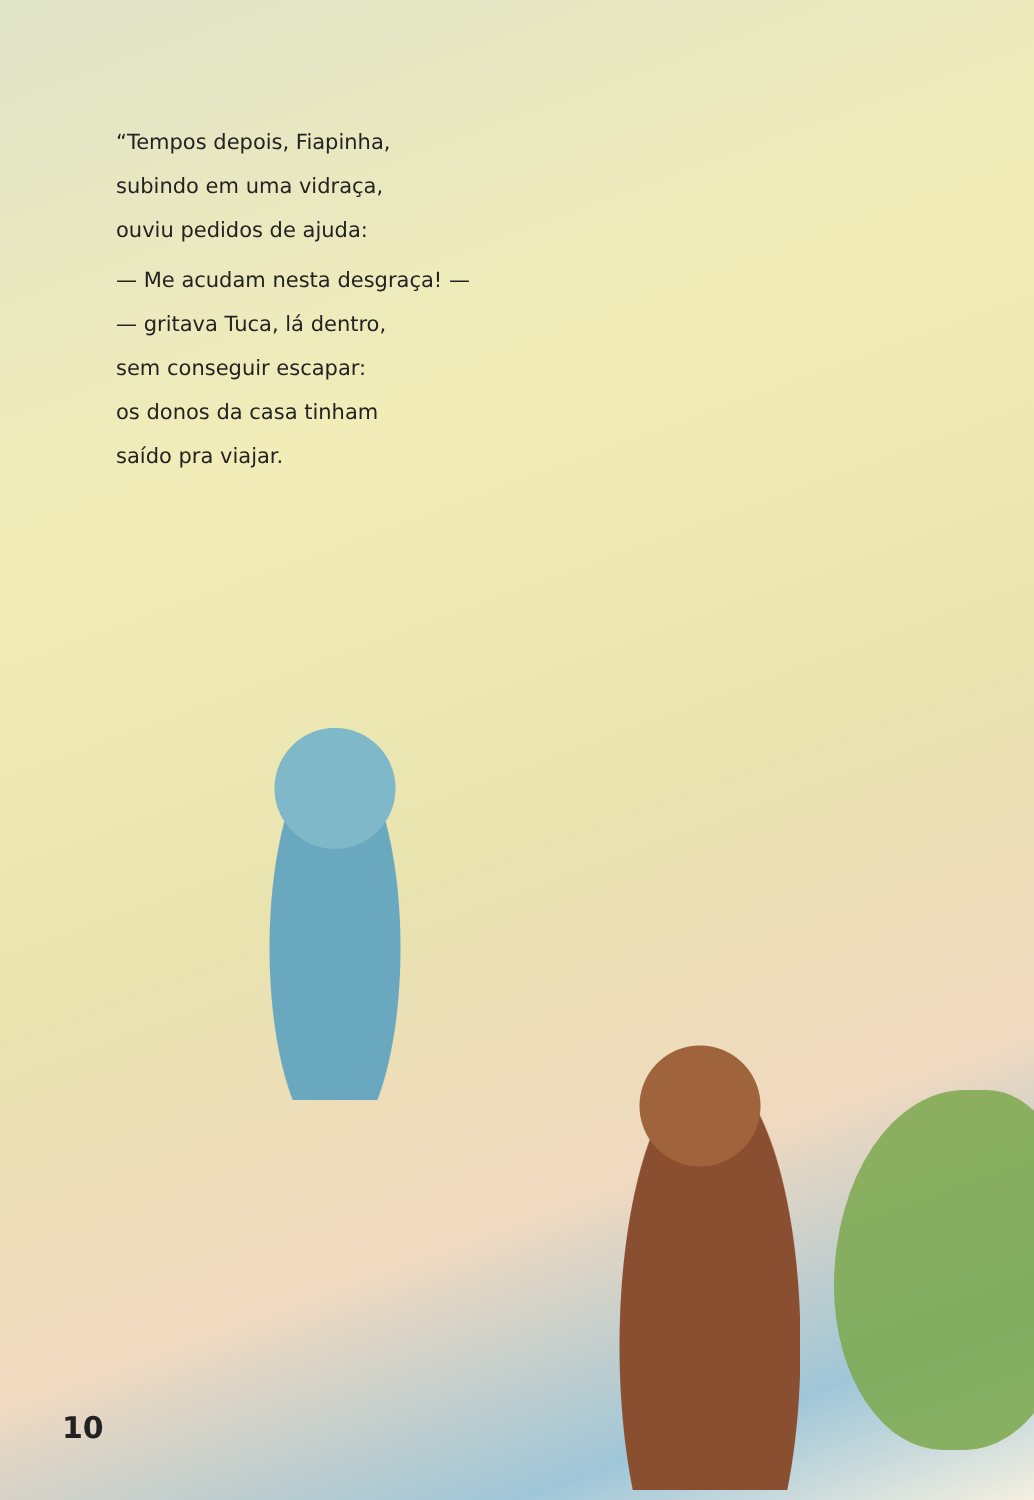“Tempos depois, Fiapinha,
subindo em uma vidraça,
ouviu pedidos de ajuda:
— Me acudam nesta desgraça! —
— gritava Tuca, lá dentro,
sem conseguir escapar:
os donos da casa tinham
saído pra viajar.
10